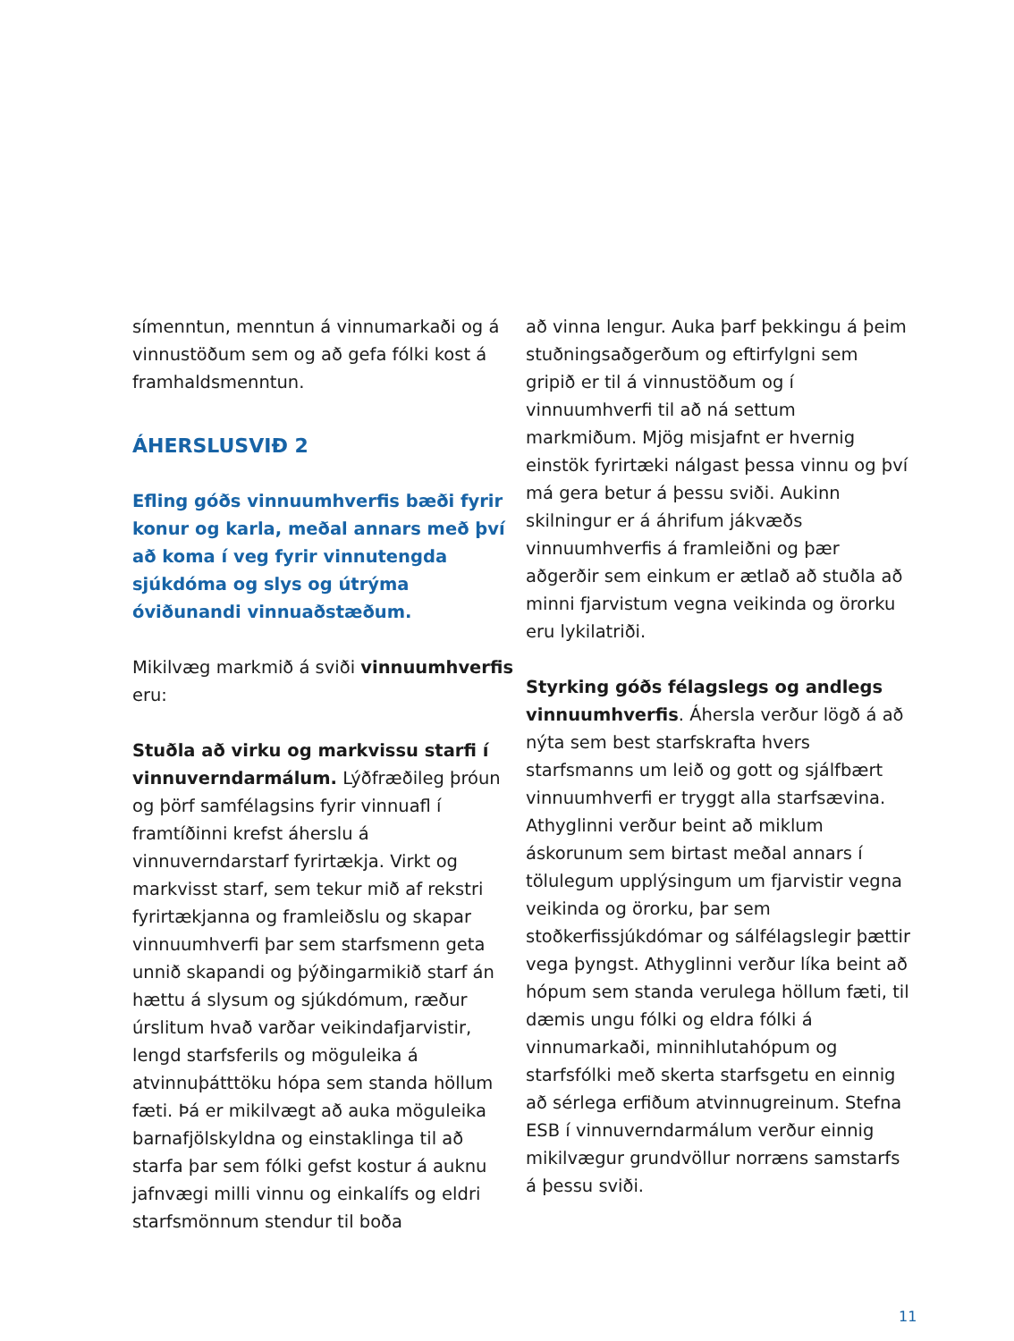símenntun, menntun á vinnumarkaði og á vinnustöðum sem og að gefa fólki kost á framhaldsmenntun.
ÁHERSLUSVIÐ 2
Efling góðs vinnuumhverfis bæði fyrir konur og karla, meðal annars með því að koma í veg fyrir vinnutengda sjúkdóma og slys og útrýma óviðunandi vinnuaðstæðum.
Mikilvæg markmið á sviði vinnuumhverfis eru:
Stuðla að virku og markvissu starfi í vinnuverndarmálum. Lýðfræðileg þróun og þörf samfélagsins fyrir vinnuafl í framtíðinni krefst áherslu á vinnuverndarstarf fyrirtækja. Virkt og markvisst starf, sem tekur mið af rekstri fyrirtækjanna og framleiðslu og skapar vinnuumhverfi þar sem starfsmenn geta unnið skapandi og þýðingarmikið starf án hættu á slysum og sjúkdómum, ræður úrslitum hvað varðar veikindafjarvistir, lengd starfsferils og möguleika á atvinnuþátttöku hópa sem standa höllum fæti. Þá er mikilvægt að auka möguleika barnafjölskyldna og einstaklinga til að starfa þar sem fólki gefst kostur á auknu jafnvægi milli vinnu og einkalífs og eldri starfsmönnum stendur til boða
að vinna lengur. Auka þarf þekkingu á þeim stuðningsaðgerðum og eftirfylgni sem gripið er til á vinnustöðum og í vinnuumhverfi til að ná settum markmiðum. Mjög misjafnt er hvernig einstök fyrirtæki nálgast þessa vinnu og því má gera betur á þessu sviði. Aukinn skilningur er á áhrifum jákvæðs vinnuumhverfis á framleiðni og þær aðgerðir sem einkum er ætlað að stuðla að minni fjarvistum vegna veikinda og örorku eru lykilatriði.
Styrking góðs félagslegs og andlegs vinnuumhverfis. Áhersla verður lögð á að nýta sem best starfskrafta hvers starfsmanns um leið og gott og sjálfbært vinnuumhverfi er tryggt alla starfsævina. Athyglinni verður beint að miklum áskorunum sem birtast meðal annars í tölulegum upplýsingum um fjarvistir vegna veikinda og örorku, þar sem stoðkerfissjúkdómar og sálfélagslegir þættir vega þyngst. Athyglinni verður líka beint að hópum sem standa verulega höllum fæti, til dæmis ungu fólki og eldra fólki á vinnumarkaði, minnihlutahópum og starfsfólki með skerta starfsgetu en einnig að sérlega erfiðum atvinnugreinum. Stefna ESB í vinnuverndarmálum verður einnig mikilvægur grundvöllur norræns samstarfs á þessu sviði.
11